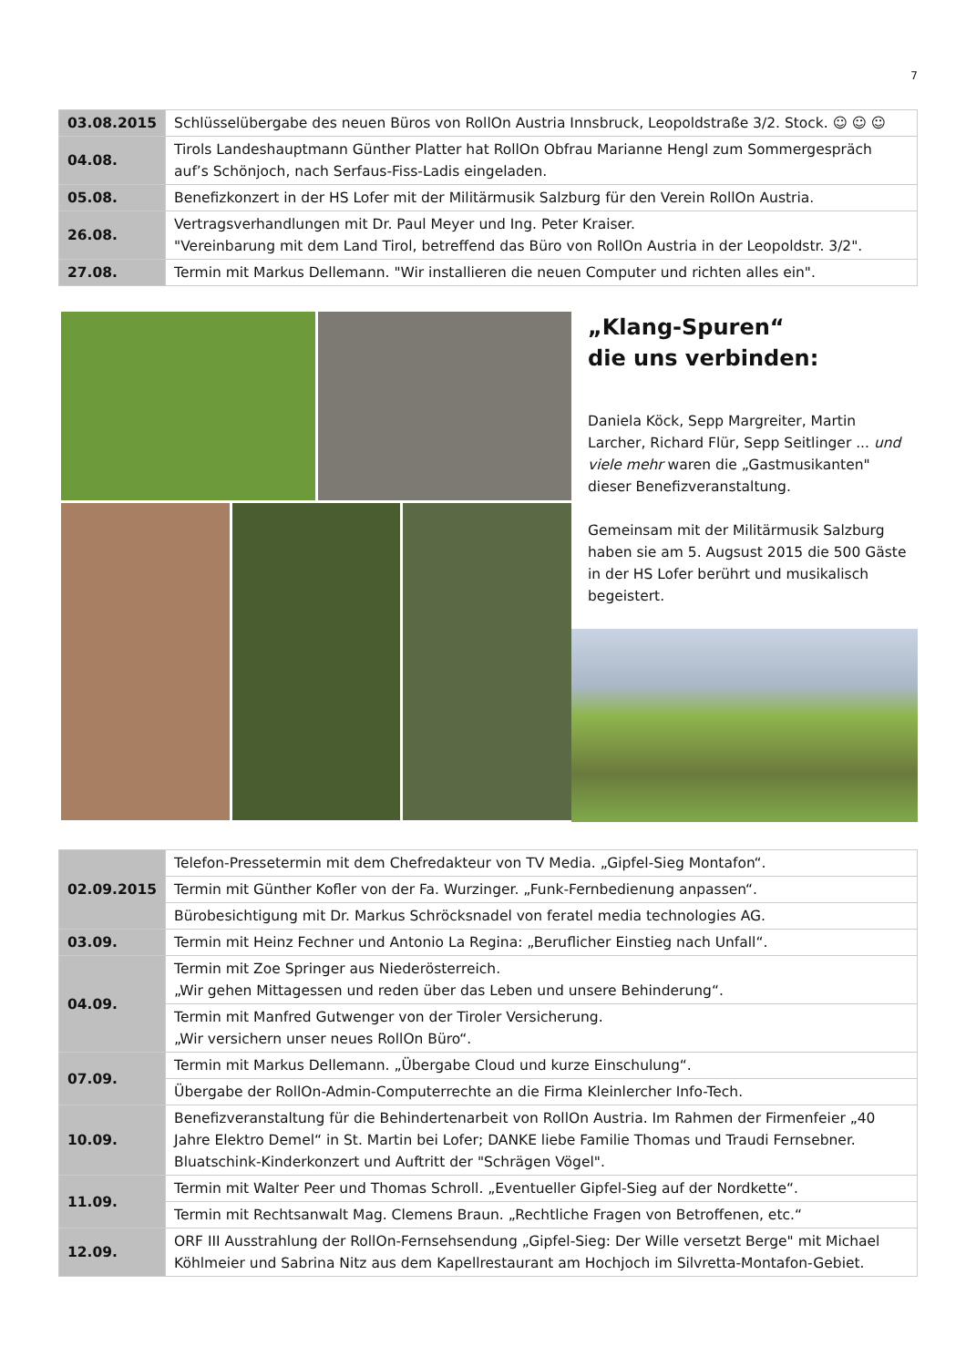7
| 03.08.2015 | Schlüsselübergabe des neuen Büros von RollOn Austria Innsbruck, Leopoldstraße 3/2. Stock. ☺ ☺ ☺ |
| 04.08. | Tirols Landeshauptmann Günther Platter hat RollOn Obfrau Marianne Hengl zum Sommergespräch auf’s Schönjoch, nach Serfaus-Fiss-Ladis eingeladen. |
| 05.08. | Benefizkonzert in der HS Lofer mit der Militärmusik Salzburg für den Verein RollOn Austria. |
| 26.08. | Vertragsverhandlungen mit Dr. Paul Meyer und Ing. Peter Kraiser. "Vereinbarung mit dem Land Tirol, betreffend das Büro von RollOn Austria in der Leopoldstr. 3/2". |
| 27.08. | Termin mit Markus Dellemann. "Wir installieren die neuen Computer und richten alles ein". |
„Klang-Spuren“
die uns verbinden:
Daniela Köck, Sepp Margreiter, Martin Larcher, Richard Flür, Sepp Seitlinger ... und viele mehr waren die „Gastmusikanten" dieser Benefizveranstaltung.
Gemeinsam mit der Militärmusik Salzburg haben sie am 5. Augsust 2015 die 500 Gäste in der HS Lofer berührt und musikalisch begeistert.
| 02.09.2015 | Telefon-Pressetermin mit dem Chefredakteur von TV Media. „Gipfel-Sieg Montafon“. |
| | Termin mit Günther Kofler von der Fa. Wurzinger. „Funk-Fernbedienung anpassen“. |
| | Bürobesichtigung mit Dr. Markus Schröcksnadel von feratel media technologies AG. |
| 03.09. | Termin mit Heinz Fechner und Antonio La Regina: „Beruflicher Einstieg nach Unfall“. |
| 04.09. | Termin mit Zoe Springer aus Niederösterreich. „Wir gehen Mittagessen und reden über das Leben und unsere Behinderung“. |
| | Termin mit Manfred Gutwenger von der Tiroler Versicherung. „Wir versichern unser neues RollOn Büro“. |
| 07.09. | Termin mit Markus Dellemann. „Übergabe Cloud und kurze Einschulung“. |
| | Übergabe der RollOn-Admin-Computerrechte an die Firma Kleinlercher Info-Tech. |
| 10.09. | Benefizveranstaltung für die Behindertenarbeit von RollOn Austria. Im Rahmen der Firmenfeier „40 Jahre Elektro Demel“ in St. Martin bei Lofer; DANKE liebe Familie Thomas und Traudi Fernsebner. Bluatschink-Kinderkonzert und Auftritt der "Schrägen Vögel". |
| 11.09. | Termin mit Walter Peer und Thomas Schroll. „Eventueller Gipfel-Sieg auf der Nordkette“. |
| | Termin mit Rechtsanwalt Mag. Clemens Braun. „Rechtliche Fragen von Betroffenen, etc.“ |
| 12.09. | ORF III Ausstrahlung der RollOn-Fernsehsendung „Gipfel-Sieg: Der Wille versetzt Berge" mit Michael Köhlmeier und Sabrina Nitz aus dem Kapellrestaurant am Hochjoch im Silvretta-Montafon-Gebiet. |